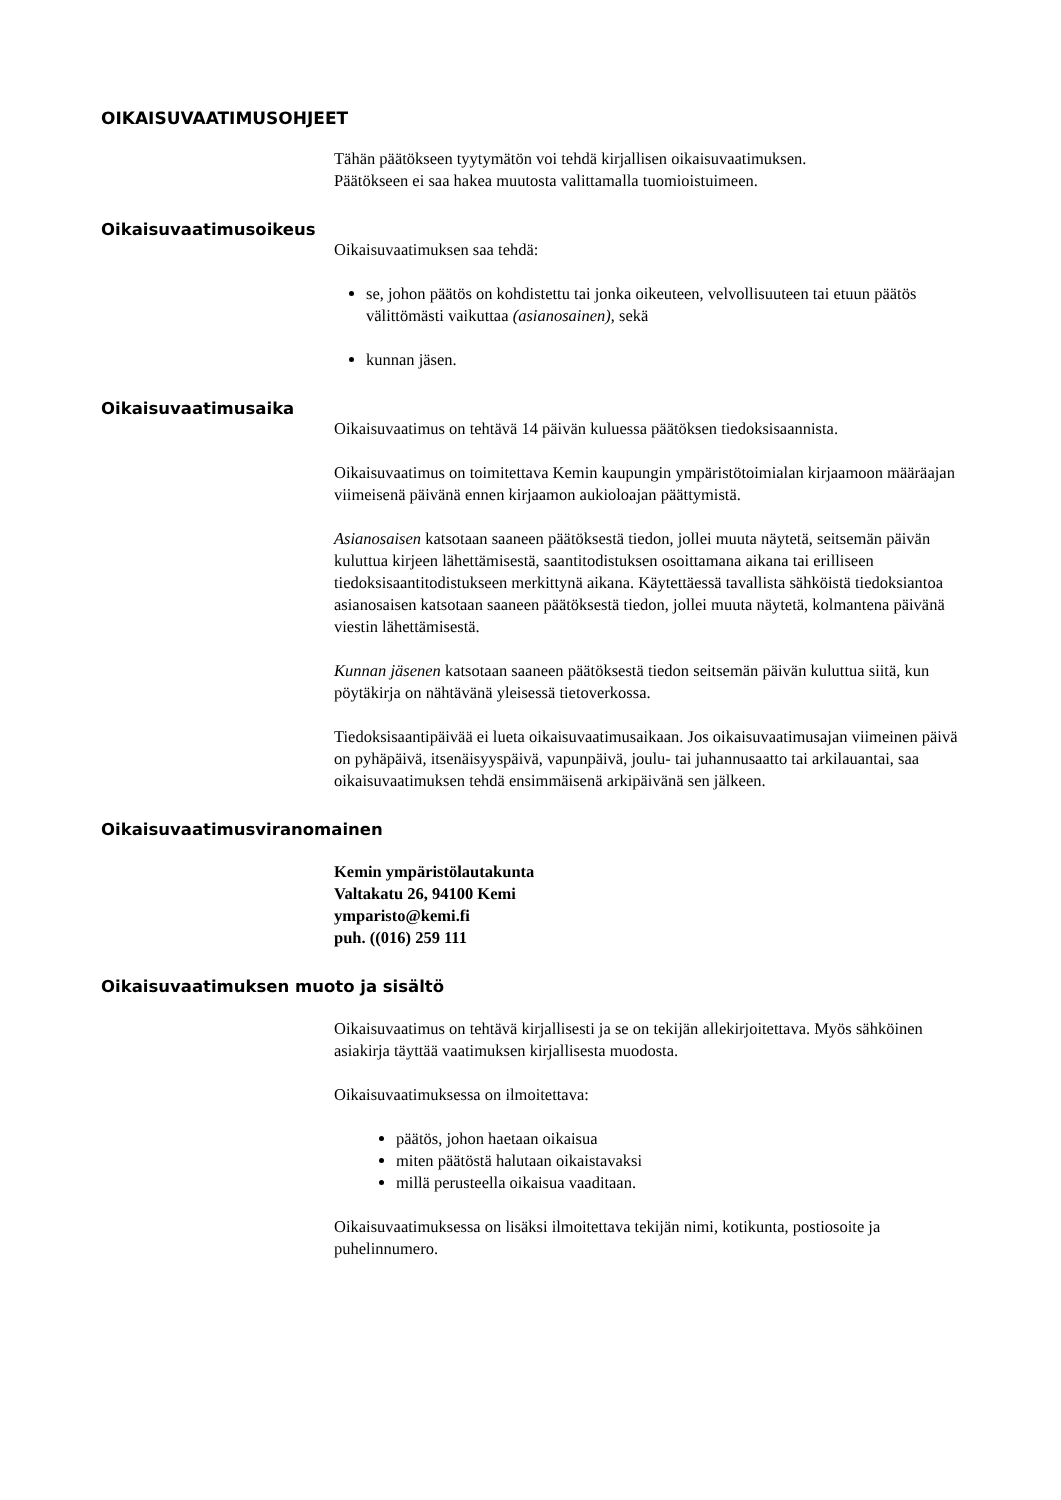OIKAISUVAATIMUSOHJEET
Tähän päätökseen tyytymätön voi tehdä kirjallisen oikaisuvaatimuksen.
Päätökseen ei saa hakea muutosta valittamalla tuomioistuimeen.
Oikaisuvaatimusoikeus
Oikaisuvaatimuksen saa tehdä:
se, johon päätös on kohdistettu tai jonka oikeuteen, velvollisuuteen tai etuun päätös välittömästi vaikuttaa (asianosainen), sekä
kunnan jäsen.
Oikaisuvaatimusaika
Oikaisuvaatimus on tehtävä 14 päivän kuluessa päätöksen tiedoksisaannista.
Oikaisuvaatimus on toimitettava Kemin kaupungin ympäristötoimialan kirjaamoon määräajan viimeisenä päivänä ennen kirjaamon aukioloajan päättymistä.
Asianosaisen katsotaan saaneen päätöksestä tiedon, jollei muuta näytetä, seitsemän päivän kuluttua kirjeen lähettämisestä, saantitodistuksen osoittamana aikana tai erilliseen tiedoksisaantitodistukseen merkittynä aikana. Käytettäessä tavallista sähköistä tiedoksiantoa asianosaisen katsotaan saaneen päätöksestä tiedon, jollei muuta näytetä, kolmantena päivänä viestin lähettämisestä.
Kunnan jäsenen katsotaan saaneen päätöksestä tiedon seitsemän päivän kuluttua siitä, kun pöytäkirja on nähtävänä yleisessä tietoverkossa.
Tiedoksisaantipäivää ei lueta oikaisuvaatimusaikaan. Jos oikaisuvaatimusajan viimeinen päivä on pyhäpäivä, itsenäisyyspäivä, vapunpäivä, joulu- tai juhannusaatto tai arkilauantai, saa oikaisuvaatimuksen tehdä ensimmäisenä arkipäivänä sen jälkeen.
Oikaisuvaatimusviranomainen
Kemin ympäristölautakunta
Valtakatu 26, 94100 Kemi
ymparisto@kemi.fi
puh. ((016) 259 111
Oikaisuvaatimuksen muoto ja sisältö
Oikaisuvaatimus on tehtävä kirjallisesti ja se on tekijän allekirjoitettava. Myös sähköinen asiakirja täyttää vaatimuksen kirjallisesta muodosta.
Oikaisuvaatimuksessa on ilmoitettava:
päätös, johon haetaan oikaisua
miten päätöstä halutaan oikaistavaksi
millä perusteella oikaisua vaaditaan.
Oikaisuvaatimuksessa on lisäksi ilmoitettava tekijän nimi, kotikunta, postiosoite ja puhelinnumero.